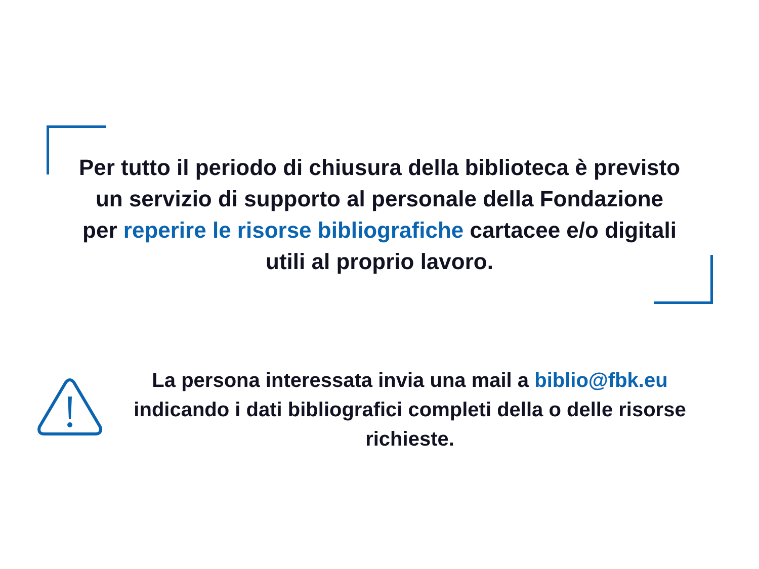Per tutto il periodo di chiusura della biblioteca è previsto un servizio di supporto al personale della Fondazione per reperire le risorse bibliografiche cartacee e/o digitali utili al proprio lavoro.
La persona interessata invia una mail a biblio@fbk.eu indicando i dati bibliografici completi della o delle risorse richieste.